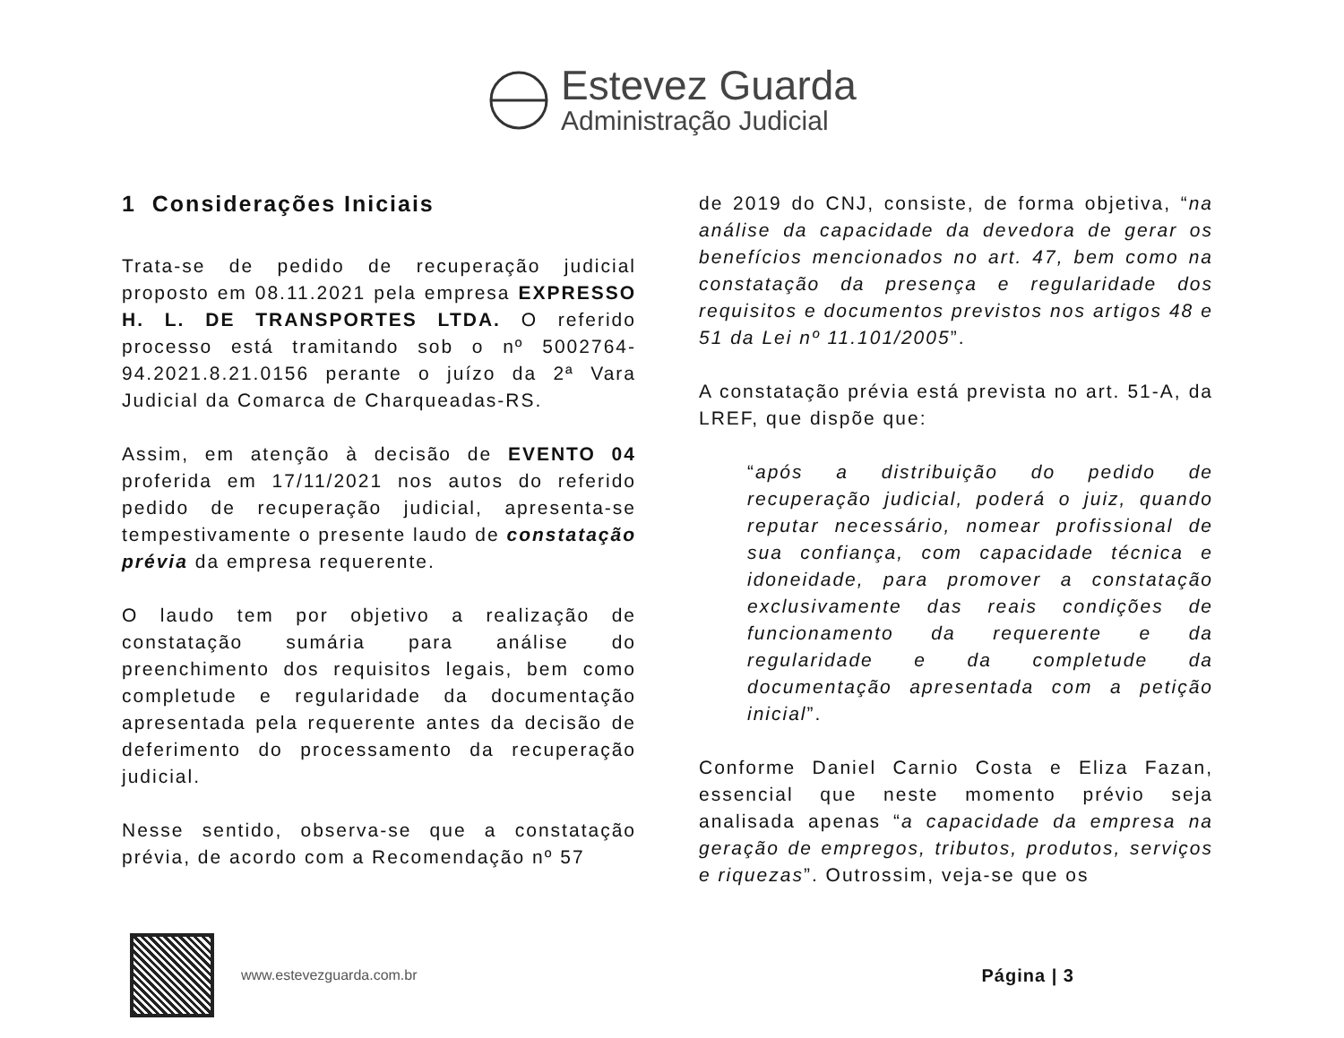Estevez Guarda
Administração Judicial
1 Considerações Iniciais
Trata-se de pedido de recuperação judicial proposto em 08.11.2021 pela empresa EXPRESSO H. L. DE TRANSPORTES LTDA. O referido processo está tramitando sob o nº 5002764-94.2021.8.21.0156 perante o juízo da 2ª Vara Judicial da Comarca de Charqueadas-RS.
Assim, em atenção à decisão de EVENTO 04 proferida em 17/11/2021 nos autos do referido pedido de recuperação judicial, apresenta-se tempestivamente o presente laudo de constatação prévia da empresa requerente.
O laudo tem por objetivo a realização de constatação sumária para análise do preenchimento dos requisitos legais, bem como completude e regularidade da documentação apresentada pela requerente antes da decisão de deferimento do processamento da recuperação judicial.
Nesse sentido, observa-se que a constatação prévia, de acordo com a Recomendação nº 57
de 2019 do CNJ, consiste, de forma objetiva, “na análise da capacidade da devedora de gerar os benefícios mencionados no art. 47, bem como na constatação da presença e regularidade dos requisitos e documentos previstos nos artigos 48 e 51 da Lei nº 11.101/2005”.
A constatação prévia está prevista no art. 51-A, da LREF, que dispõe que:
“após a distribuição do pedido de recuperação judicial, poderá o juiz, quando reputar necessário, nomear profissional de sua confiança, com capacidade técnica e idoneidade, para promover a constatação exclusivamente das reais condições de funcionamento da requerente e da regularidade e da completude da documentação apresentada com a petição inicial”.
Conforme Daniel Carnio Costa e Eliza Fazan, essencial que neste momento prévio seja analisada apenas “a capacidade da empresa na geração de empregos, tributos, produtos, serviços e riquezas”. Outrossim, veja-se que os
www.estevezguarda.com.br
Página | 3